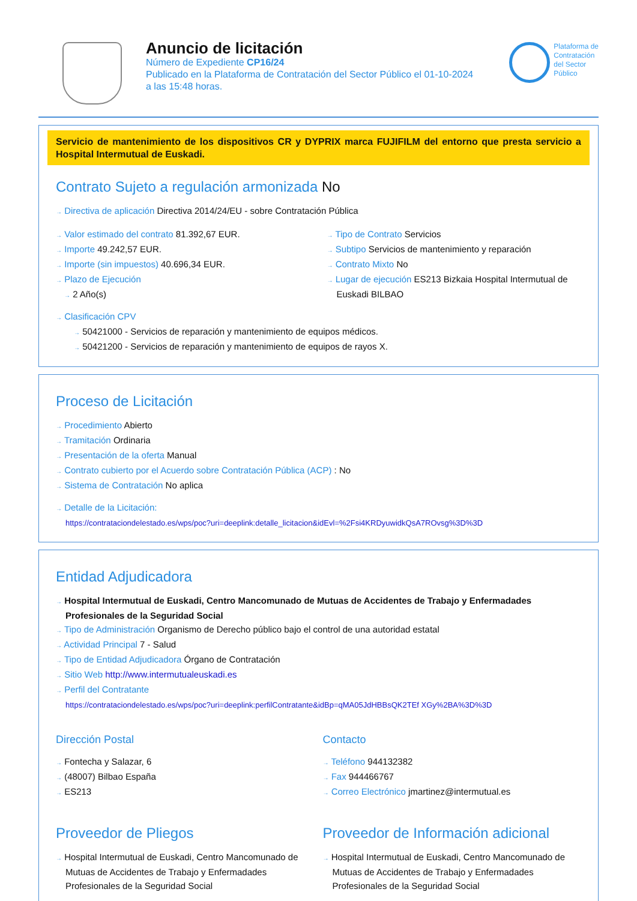Anuncio de licitación
Número de Expediente CP16/24
Publicado en la Plataforma de Contratación del Sector Público el 01-10-2024
a las 15:48 horas.
Plataforma de
Contratación
del Sector
Público
Servicio de mantenimiento de los dispositivos CR y DYPRIX marca FUJIFILM del entorno que presta servicio a Hospital Intermutual de Euskadi.
Contrato Sujeto a regulación armonizada No
→ Directiva de aplicación Directiva 2014/24/EU - sobre Contratación Pública
→ Valor estimado del contrato 81.392,67 EUR.
→ Importe 49.242,57 EUR.
→ Importe (sin impuestos) 40.696,34 EUR.
→ Plazo de Ejecución
→ 2 Año(s)
→ Tipo de Contrato Servicios
→ Subtipo Servicios de mantenimiento y reparación
→ Contrato Mixto No
→ Lugar de ejecución ES213 Bizkaia Hospital Intermutual de Euskadi BILBAO
→ Clasificación CPV
→ 50421000 - Servicios de reparación y mantenimiento de equipos médicos.
→ 50421200 - Servicios de reparación y mantenimiento de equipos de rayos X.
Proceso de Licitación
→ Procedimiento Abierto
→ Tramitación Ordinaria
→ Presentación de la oferta Manual
→ Contrato cubierto por el Acuerdo sobre Contratación Pública (ACP) : No
→ Sistema de Contratación No aplica
→ Detalle de la Licitación:
https://contrataciondelestado.es/wps/poc?uri=deeplink:detalle_licitacion&idEvl=%2Fsi4KRDyuwidkQsA7ROvsg%3D%3D
Entidad Adjudicadora
→ Hospital Intermutual de Euskadi, Centro Mancomunado de Mutuas de Accidentes de Trabajo y Enfermadades Profesionales de la Seguridad Social
→ Tipo de Administración Organismo de Derecho público bajo el control de una autoridad estatal
→ Actividad Principal 7 - Salud
→ Tipo de Entidad Adjudicadora Órgano de Contratación
→ Sitio Web http://www.intermutualeuskadi.es
→ Perfil del Contratante
https://contrataciondelestado.es/wps/poc?uri=deeplink:perfilContratante&idBp=qMA05JdHBBsQK2TEf XGy%2BA%3D%3D
Dirección Postal
→ Fontecha y Salazar, 6
→ (48007) Bilbao España
→ ES213
Contacto
→ Teléfono 944132382
→ Fax 944466767
→ Correo Electrónico jmartinez@intermutual.es
Proveedor de Pliegos
→ Hospital Intermutual de Euskadi, Centro Mancomunado de Mutuas de Accidentes de Trabajo y Enfermadades Profesionales de la Seguridad Social
Proveedor de Información adicional
→ Hospital Intermutual de Euskadi, Centro Mancomunado de Mutuas de Accidentes de Trabajo y Enfermadades Profesionales de la Seguridad Social